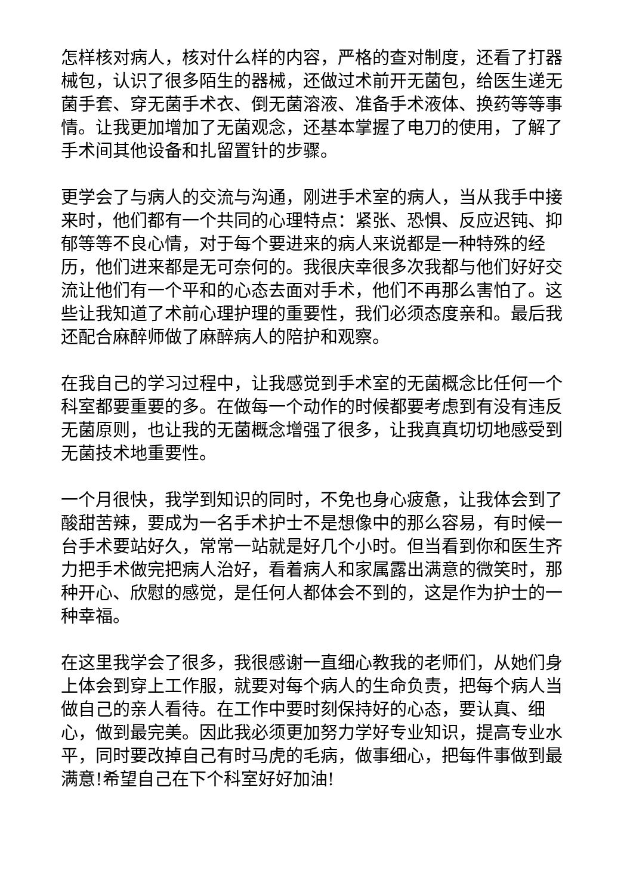怎样核对病人，核对什么样的内容，严格的查对制度，还看了打器械包，认识了很多陌生的器械，还做过术前开无菌包，给医生递无菌手套、穿无菌手术衣、倒无菌溶液、准备手术液体、换药等等事情。让我更加增加了无菌观念，还基本掌握了电刀的使用，了解了手术间其他设备和扎留置针的步骤。
更学会了与病人的交流与沟通，刚进手术室的病人，当从我手中接来时，他们都有一个共同的心理特点：紧张、恐惧、反应迟钝、抑郁等等不良心情，对于每个要进来的病人来说都是一种特殊的经历，他们进来都是无可奈何的。我很庆幸很多次我都与他们好好交流让他们有一个平和的心态去面对手术，他们不再那么害怕了。这些让我知道了术前心理护理的重要性，我们必须态度亲和。最后我还配合麻醉师做了麻醉病人的陪护和观察。
在我自己的学习过程中，让我感觉到手术室的无菌概念比任何一个科室都要重要的多。在做每一个动作的时候都要考虑到有没有违反无菌原则，也让我的无菌概念增强了很多，让我真真切切地感受到无菌技术地重要性。
一个月很快，我学到知识的同时，不免也身心疲惫，让我体会到了酸甜苦辣，要成为一名手术护士不是想像中的那么容易，有时候一台手术要站好久，常常一站就是好几个小时。但当看到你和医生齐力把手术做完把病人治好，看着病人和家属露出满意的微笑时，那种开心、欣慰的感觉，是任何人都体会不到的，这是作为护士的一种幸福。
在这里我学会了很多，我很感谢一直细心教我的老师们，从她们身上体会到穿上工作服，就要对每个病人的生命负责，把每个病人当做自己的亲人看待。在工作中要时刻保持好的心态，要认真、细心，做到最完美。因此我必须更加努力学好专业知识，提高专业水平，同时要改掉自己有时马虎的毛病，做事细心，把每件事做到最满意!希望自己在下个科室好好加油!